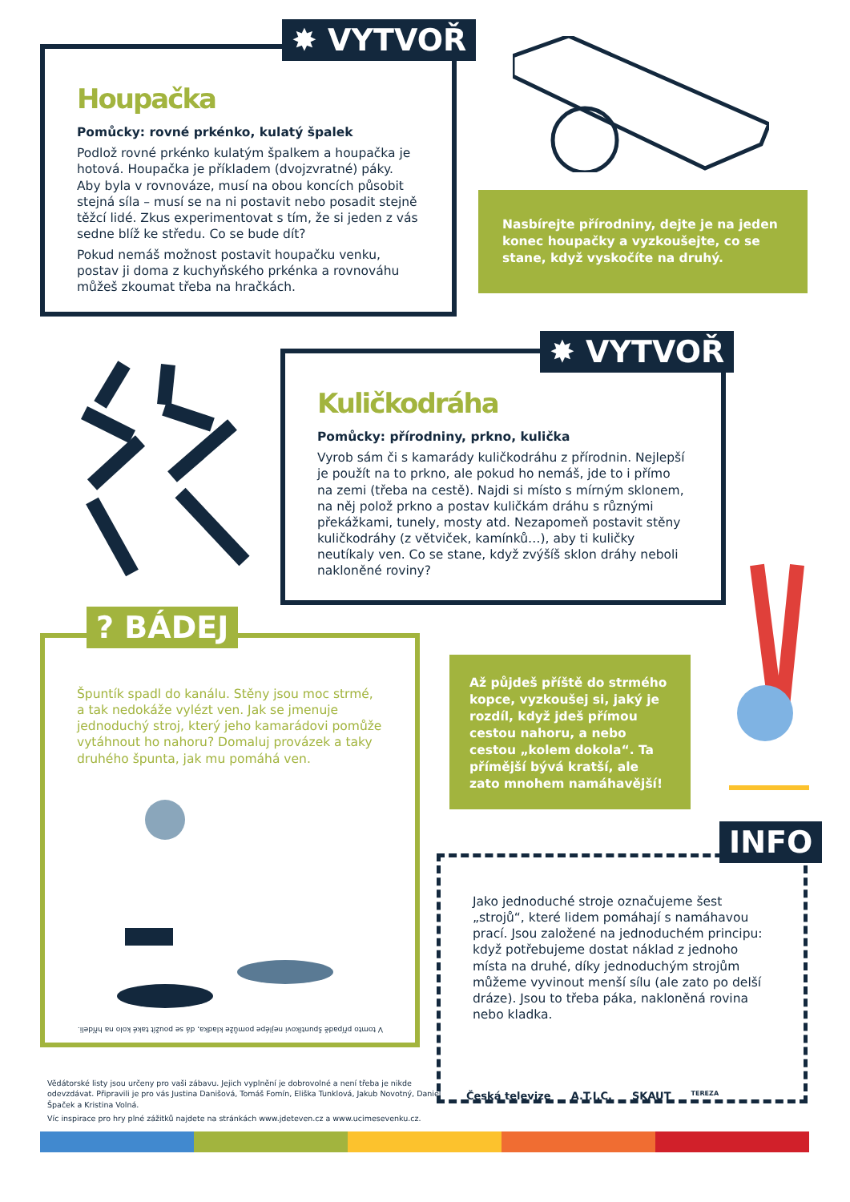Houpačka
Pomůcky: rovné prkénko, kulatý špalek
Podlož rovné prkénko kulatým špalkem a houpačka je hotová. Houpačka je příkladem (dvojzvratné) páky. Aby byla v rovnováze, musí na obou koncích působit stejná síla – musí se na ni postavit nebo posadit stejně těžcí lidé. Zkus experimentovat s tím, že si jeden z vás sedne blíž ke středu. Co se bude dít?
Pokud nemáš možnost postavit houpačku venku, postav ji doma z kuchyňského prkénka a rovnováhu můžeš zkoumat třeba na hračkách.
✸ VYTVOŘ
Nasbírejte přírodniny, dejte je na jeden konec houpačky a vyzkoušejte, co se stane, když vyskočíte na druhý.
Kuličkodráha
Pomůcky: přírodniny, prkno, kulička
Vyrob sám či s kamarády kuličkodráhu z přírodnin. Nejlepší je použít na to prkno, ale pokud ho nemáš, jde to i přímo na zemi (třeba na cestě). Najdi si místo s mírným sklonem, na něj polož prkno a postav kuličkám dráhu s různými překážkami, tunely, mosty atd. Nezapomeň postavit stěny kuličkodráhy (z větviček, kamínků…), aby ti kuličky neutíkaly ven. Co se stane, když zvýšíš sklon dráhy neboli nakloněné roviny?
✸ VYTVOŘ
Špuntík spadl do kanálu. Stěny jsou moc strmé, a tak nedokáže vylézt ven. Jak se jmenuje jednoduchý stroj, který jeho kamarádovi pomůže vytáhnout ho nahoru? Domaluj provázek a taky druhého špunta, jak mu pomáhá ven.
V tomto případě špuntíkovi nejlépe pomůže kladka, dá se použít také kolo na hřídeli.
? BÁDEJ
Až půjdeš příště do strmého kopce, vyzkoušej si, jaký je rozdíl, když jdeš přímou cestou nahoru, a nebo cestou „kolem dokola“. Ta přímější bývá kratší, ale zato mnohem namáhavější!
Jako jednoduché stroje označujeme šest „strojů“, které lidem pomáhají s namáhavou prací. Jsou založené na jednoduchém principu: když potřebujeme dostat náklad z jednoho místa na druhé, díky jednoduchým strojům můžeme vyvinout menší sílu (ale zato po delší dráze). Jsou to třeba páka, nakloněná rovina nebo kladka.
INFO
Vědátorské listy jsou určeny pro vaši zábavu. Jejich vyplnění je dobrovolné a není třeba je nikde odevzdávat. Připravili je pro vás Justina Danišová, Tomáš Fomín, Eliška Tunklová, Jakub Novotný, Daniel Špaček a Kristina Volná.
Víc inspirace pro hry plné zážitků najdete na stránkách www.jdeteven.cz a www.ucimesevenku.cz.
Česká televize A.T.I.C. SKAUT TEREZA